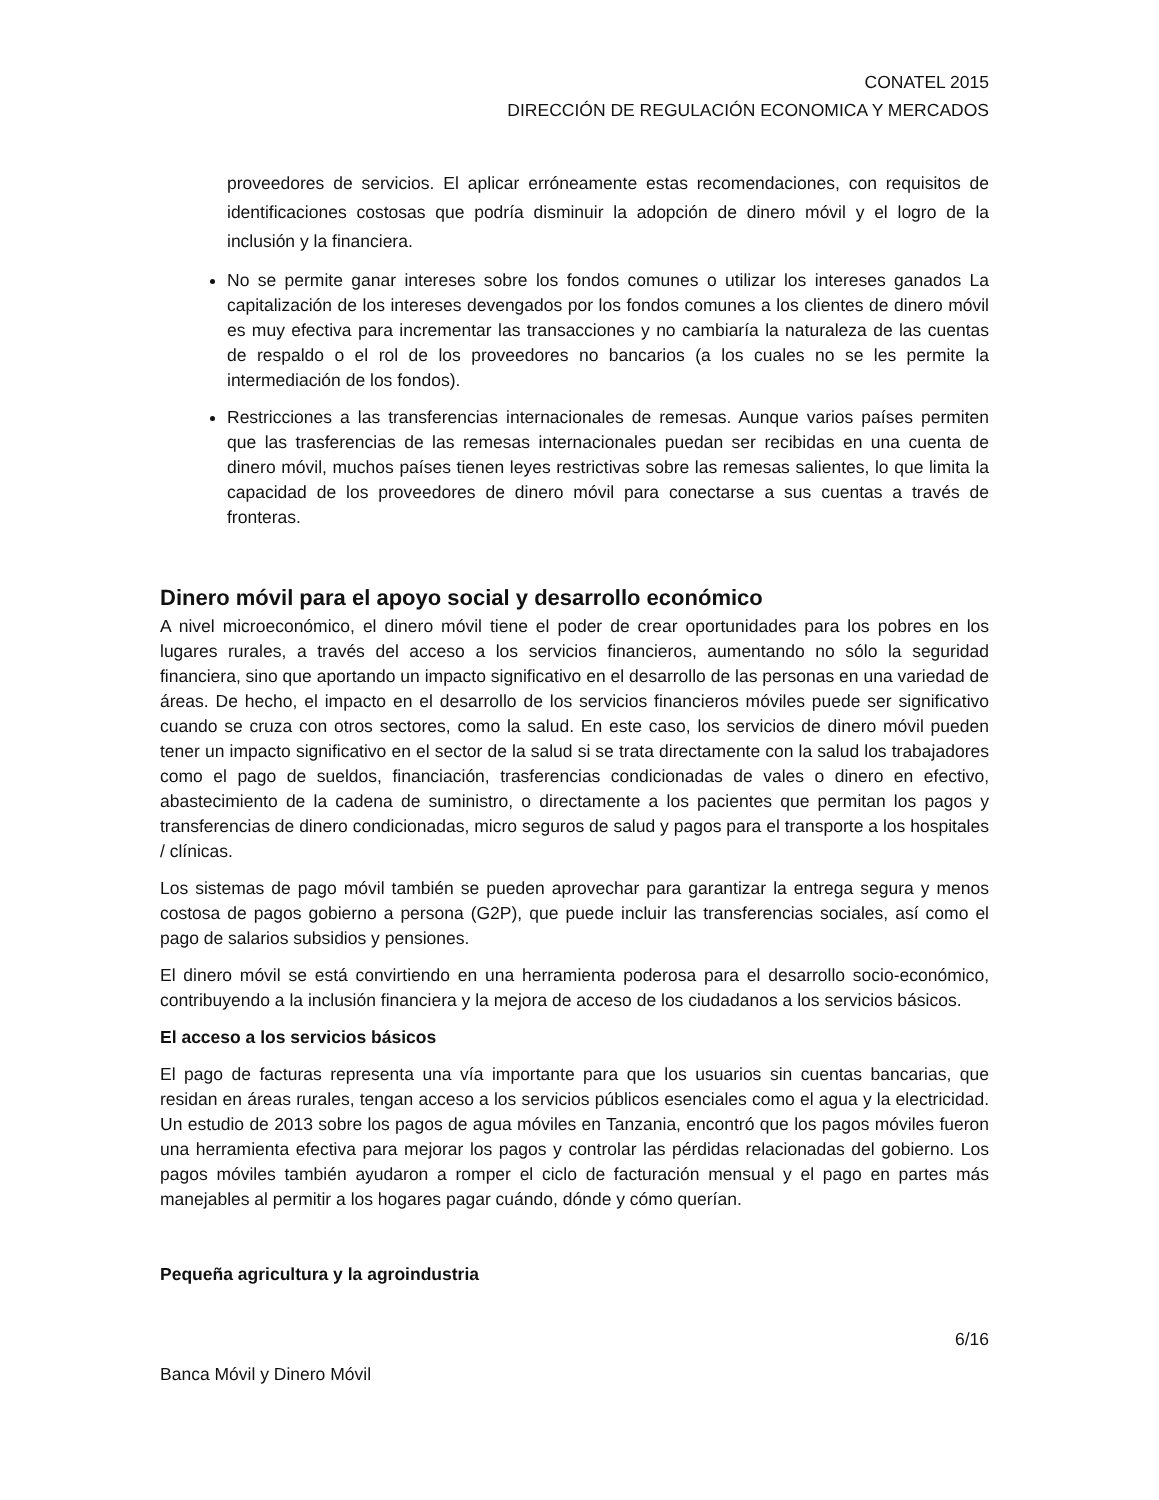CONATEL 2015
DIRECCIÓN DE REGULACIÓN ECONOMICA Y MERCADOS
proveedores de servicios. El aplicar erróneamente estas recomendaciones, con requisitos de identificaciones costosas que podría disminuir la adopción de dinero móvil y el logro de la inclusión y la financiera.
No se permite ganar intereses sobre los fondos comunes o utilizar los intereses ganados La capitalización de los intereses devengados por los fondos comunes a los clientes de dinero móvil es muy efectiva para incrementar las transacciones y no cambiaría la naturaleza de las cuentas de respaldo o el rol de los proveedores no bancarios (a los cuales no se les permite la intermediación de los fondos).
Restricciones a las transferencias internacionales de remesas. Aunque varios países permiten que las trasferencias de las remesas internacionales puedan ser recibidas en una cuenta de dinero móvil, muchos países tienen leyes restrictivas sobre las remesas salientes, lo que limita la capacidad de los proveedores de dinero móvil para conectarse a sus cuentas a través de fronteras.
Dinero móvil para el apoyo social y desarrollo económico
A nivel microeconómico, el dinero móvil tiene el poder de crear oportunidades para los pobres en los lugares rurales, a través del acceso a los servicios financieros, aumentando no sólo la seguridad financiera, sino que aportando un impacto significativo en el desarrollo de las personas en una variedad de áreas. De hecho, el impacto en el desarrollo de los servicios financieros móviles puede ser significativo cuando se cruza con otros sectores, como la salud. En este caso, los servicios de dinero móvil pueden tener un impacto significativo en el sector de la salud si se trata directamente con la salud los trabajadores como el pago de sueldos, financiación, trasferencias condicionadas de vales o dinero en efectivo, abastecimiento de la cadena de suministro, o directamente a los pacientes que permitan los pagos y transferencias de dinero condicionadas, micro seguros de salud y pagos para el transporte a los hospitales / clínicas.
Los sistemas de pago móvil también se pueden aprovechar para garantizar la entrega segura y menos costosa de pagos gobierno a persona (G2P), que puede incluir las transferencias sociales, así como el pago de salarios subsidios y pensiones.
El dinero móvil se está convirtiendo en una herramienta poderosa para el desarrollo socio-económico, contribuyendo a la inclusión financiera y la mejora de acceso de los ciudadanos a los servicios básicos.
El acceso a los servicios básicos
El pago de facturas representa una vía importante para que los usuarios sin cuentas bancarias, que residan en áreas rurales, tengan acceso a los servicios públicos esenciales como el agua y la electricidad. Un estudio de 2013 sobre los pagos de agua móviles en Tanzania, encontró que los pagos móviles fueron una herramienta efectiva para mejorar los pagos y controlar las pérdidas relacionadas del gobierno. Los pagos móviles también ayudaron a romper el ciclo de facturación mensual y el pago en partes más manejables al permitir a los hogares pagar cuándo, dónde y cómo querían.
Pequeña agricultura y la agroindustria
6/16
Banca Móvil y Dinero Móvil